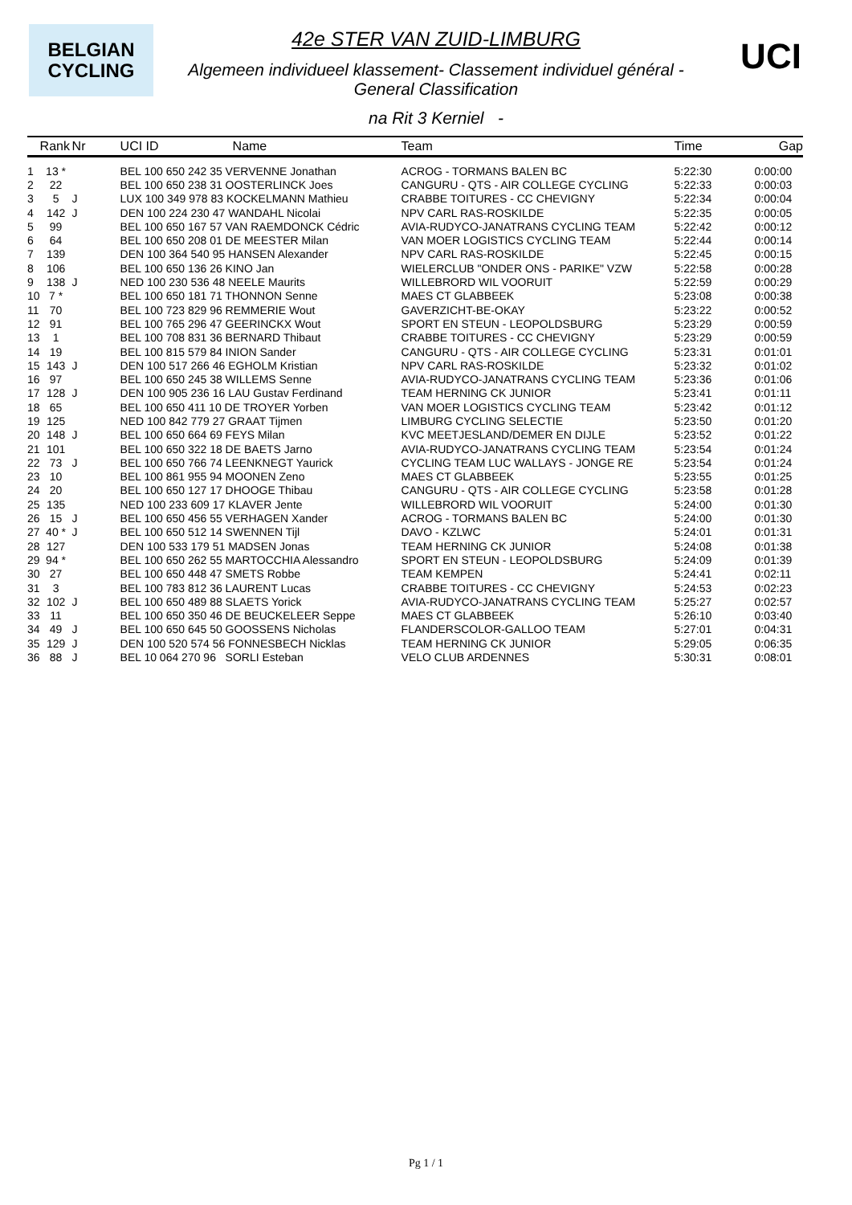BELGIAN
CYCLING
42e STER VAN ZUID-LIMBURG
Algemeen individueel klassement- Classement individuel général -
General Classification
na Rit 3 Kerniel -
UCI
| | Rank | Nr | UCI ID | Name | Team | Time | Gap |
| --- | --- | --- | --- | --- | --- | --- | --- |
| 1 | 13 * | | BEL 100 650 242 35 VERVENNE Jonathan | | ACROG - TORMANS BALEN BC | 5:22:30 | 0:00:00 |
| 2 | 22 | | BEL 100 650 238 31 OOSTERLINCK Joes | | CANGURU - QTS - AIR COLLEGE CYCLING | 5:22:33 | 0:00:03 |
| 3 | 5 | J | LUX 100 349 978 83 KOCKELMANN Mathieu | | CRABBE TOITURES - CC CHEVIGNY | 5:22:34 | 0:00:04 |
| 4 | 142 | J | DEN 100 224 230 47 WANDAHL Nicolai | | NPV CARL RAS-ROSKILDE | 5:22:35 | 0:00:05 |
| 5 | 99 | | BEL 100 650 167 57 VAN RAEMDONCK Cédric | | AVIA-RUDYCO-JANATRANS CYCLING TEAM | 5:22:42 | 0:00:12 |
| 6 | 64 | | BEL 100 650 208 01 DE MEESTER Milan | | VAN MOER LOGISTICS CYCLING TEAM | 5:22:44 | 0:00:14 |
| 7 | 139 | | DEN 100 364 540 95 HANSEN Alexander | | NPV CARL RAS-ROSKILDE | 5:22:45 | 0:00:15 |
| 8 | 106 | | BEL 100 650 136 26 KINO Jan | | WIELERCLUB "ONDER ONS - PARIKE" VZW | 5:22:58 | 0:00:28 |
| 9 | 138 | J | NED 100 230 536 48 NEELE Maurits | | WILLEBRORD WIL VOORUIT | 5:22:59 | 0:00:29 |
| 10 | 7 * | | BEL 100 650 181 71 THONNON Senne | | MAES CT GLABBEEK | 5:23:08 | 0:00:38 |
| 11 | 70 | | BEL 100 723 829 96 REMMERIE Wout | | GAVERZICHT-BE-OKAY | 5:23:22 | 0:00:52 |
| 12 | 91 | | BEL 100 765 296 47 GEERINCKX Wout | | SPORT EN STEUN - LEOPOLDSBURG | 5:23:29 | 0:00:59 |
| 13 | 1 | | BEL 100 708 831 36 BERNARD Thibaut | | CRABBE TOITURES - CC CHEVIGNY | 5:23:29 | 0:00:59 |
| 14 | 19 | | BEL 100 815 579 84 INION Sander | | CANGURU - QTS - AIR COLLEGE CYCLING | 5:23:31 | 0:01:01 |
| 15 | 143 | J | DEN 100 517 266 46 EGHOLM Kristian | | NPV CARL RAS-ROSKILDE | 5:23:32 | 0:01:02 |
| 16 | 97 | | BEL 100 650 245 38 WILLEMS Senne | | AVIA-RUDYCO-JANATRANS CYCLING TEAM | 5:23:36 | 0:01:06 |
| 17 | 128 | J | DEN 100 905 236 16 LAU Gustav Ferdinand | | TEAM HERNING CK JUNIOR | 5:23:41 | 0:01:11 |
| 18 | 65 | | BEL 100 650 411 10 DE TROYER Yorben | | VAN MOER LOGISTICS CYCLING TEAM | 5:23:42 | 0:01:12 |
| 19 | 125 | | NED 100 842 779 27 GRAAT Tijmen | | LIMBURG CYCLING SELECTIE | 5:23:50 | 0:01:20 |
| 20 | 148 | J | BEL 100 650 664 69 FEYS Milan | | KVC MEETJESLAND/DEMER EN DIJLE | 5:23:52 | 0:01:22 |
| 21 | 101 | | BEL 100 650 322 18 DE BAETS Jarno | | AVIA-RUDYCO-JANATRANS CYCLING TEAM | 5:23:54 | 0:01:24 |
| 22 | 73 | J | BEL 100 650 766 74 LEENKNEGT Yaurick | | CYCLING TEAM LUC WALLAYS - JONGE RE | 5:23:54 | 0:01:24 |
| 23 | 10 | | BEL 100 861 955 94 MOONEN Zeno | | MAES CT GLABBEEK | 5:23:55 | 0:01:25 |
| 24 | 20 | | BEL 100 650 127 17 DHOOGE Thibau | | CANGURU - QTS - AIR COLLEGE CYCLING | 5:23:58 | 0:01:28 |
| 25 | 135 | | NED 100 233 609 17 KLAVER Jente | | WILLEBRORD WIL VOORUIT | 5:24:00 | 0:01:30 |
| 26 | 15 | J | BEL 100 650 456 55 VERHAGEN Xander | | ACROG - TORMANS BALEN BC | 5:24:00 | 0:01:30 |
| 27 | 40 * | J | BEL 100 650 512 14 SWENNEN Tijl | | DAVO - KZLWC | 5:24:01 | 0:01:31 |
| 28 | 127 | | DEN 100 533 179 51 MADSEN Jonas | | TEAM HERNING CK JUNIOR | 5:24:08 | 0:01:38 |
| 29 | 94 * | | BEL 100 650 262 55 MARTOCCHIA Alessandro | | SPORT EN STEUN - LEOPOLDSBURG | 5:24:09 | 0:01:39 |
| 30 | 27 | | BEL 100 650 448 47 SMETS Robbe | | TEAM KEMPEN | 5:24:41 | 0:02:11 |
| 31 | 3 | | BEL 100 783 812 36 LAURENT Lucas | | CRABBE TOITURES - CC CHEVIGNY | 5:24:53 | 0:02:23 |
| 32 | 102 | J | BEL 100 650 489 88 SLAETS Yorick | | AVIA-RUDYCO-JANATRANS CYCLING TEAM | 5:25:27 | 0:02:57 |
| 33 | 11 | | BEL 100 650 350 46 DE BEUCKELEER Seppe | | MAES CT GLABBEEK | 5:26:10 | 0:03:40 |
| 34 | 49 | J | BEL 100 650 645 50 GOOSSENS Nicholas | | FLANDERSCOLOR-GALLOO TEAM | 5:27:01 | 0:04:31 |
| 35 | 129 | J | DEN 100 520 574 56 FONNESBECH Nicklas | | TEAM HERNING CK JUNIOR | 5:29:05 | 0:06:35 |
| 36 | 88 | J | BEL 10 064 270 96 SORLI Esteban | | VELO CLUB ARDENNES | 5:30:31 | 0:08:01 |
Pg 1 / 1